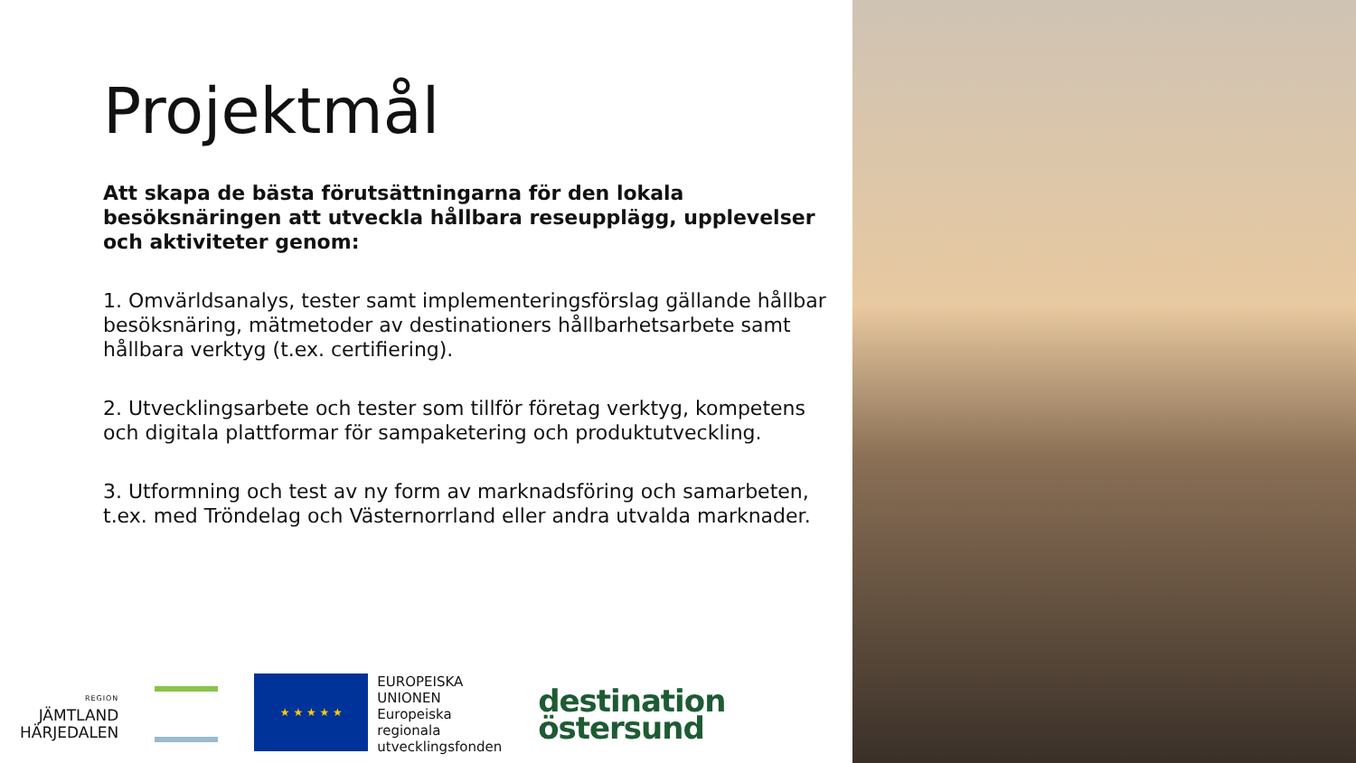Projektmål
Att skapa de bästa förutsättningarna för den lokala besöksnäringen att utveckla hållbara reseupplägg, upplevelser och aktiviteter genom:
1. Omvärldsanalys, tester samt implementeringsförslag gällande hållbar besöksnäring, mätmetoder av destinationers hållbarhetsarbete samt hållbara verktyg (t.ex. certifiering).
2. Utvecklingsarbete och tester som tillför företag verktyg, kompetens och digitala plattformar för sampaketering och produktutveckling.
3. Utformning och test av ny form av marknadsföring och samarbeten, t.ex. med Tröndelag och Västernorrland eller andra utvalda marknader.
REGION
JÄMTLAND
HÄRJEDALEN
★ ★ ★ ★ ★
EUROPEISKA
UNIONEN
Europeiska
regionala
utvecklingsfonden
destination
östersund